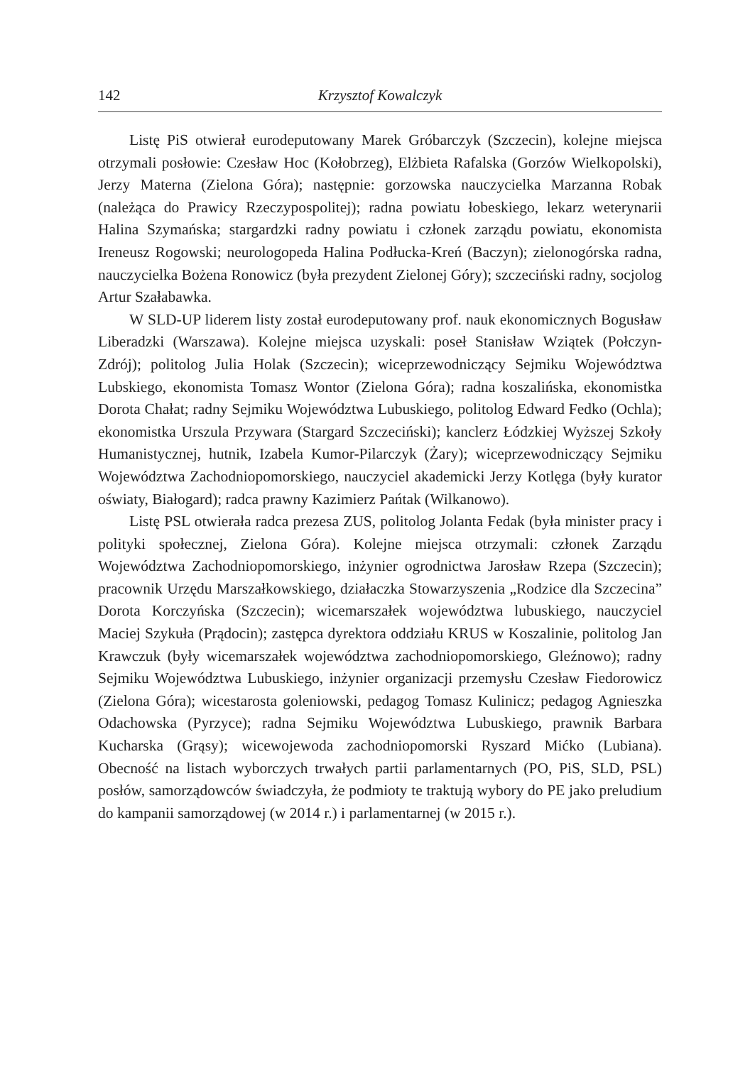142 Krzysztof Kowalczyk
Listę PiS otwierał eurodeputowany Marek Gróbarczyk (Szczecin), kolejne miejsca otrzymali posłowie: Czesław Hoc (Kołobrzeg), Elżbieta Rafalska (Gorzów Wielkopolski), Jerzy Materna (Zielona Góra); następnie: gorzowska nauczycielka Marzanna Robak (należąca do Prawicy Rzeczypospolitej); radna powiatu łobeskiego, lekarz weterynarii Halina Szymańska; stargardzki radny powiatu i członek zarządu powiatu, ekonomista Ireneusz Rogowski; neurologopeda Halina Podłucka-Kreń (Baczyn); zielonogórska radna, nauczycielka Bożena Ronowicz (była prezydent Zielonej Góry); szczeciński radny, socjolog Artur Szałabawka.
W SLD-UP liderem listy został eurodeputowany prof. nauk ekonomicznych Bogusław Liberadzki (Warszawa). Kolejne miejsca uzyskali: poseł Stanisław Wziątek (Połczyn-Zdrój); politolog Julia Holak (Szczecin); wiceprzewodniczący Sejmiku Województwa Lubskiego, ekonomista Tomasz Wontor (Zielona Góra); radna koszalińska, ekonomistka Dorota Chałat; radny Sejmiku Województwa Lubuskiego, politolog Edward Fedko (Ochla); ekonomistka Urszula Przywara (Stargard Szczeciński); kanclerz Łódzkiej Wyższej Szkoły Humanistycznej, hutnik, Izabela Kumor-Pilarczyk (Żary); wiceprzewodniczący Sejmiku Województwa Zachodniopomorskiego, nauczyciel akademicki Jerzy Kotlęga (były kurator oświaty, Białogard); radca prawny Kazimierz Pańtak (Wilkanowo).
Listę PSL otwierała radca prezesa ZUS, politolog Jolanta Fedak (była minister pracy i polityki społecznej, Zielona Góra). Kolejne miejsca otrzymali: członek Zarządu Województwa Zachodniopomorskiego, inżynier ogrodnictwa Jarosław Rzepa (Szczecin); pracownik Urzędu Marszałkowskiego, działaczka Stowarzyszenia „Rodzice dla Szczecina” Dorota Korczyńska (Szczecin); wicemarszałek województwa lubuskiego, nauczyciel Maciej Szykuła (Prądocin); zastępca dyrektora oddziału KRUS w Koszalinie, politolog Jan Krawczuk (były wicemarszałek województwa zachodniopomorskiego, Gleźnowo); radny Sejmiku Województwa Lubuskiego, inżynier organizacji przemysłu Czesław Fiedorowicz (Zielona Góra); wicestarosta goleniowski, pedagog Tomasz Kulinicz; pedagog Agnieszka Odachowska (Pyrzyce); radna Sejmiku Województwa Lubuskiego, prawnik Barbara Kucharska (Grąsy); wicewojewoda zachodniopomorski Ryszard Mićko (Lubiana). Obecność na listach wyborczych trwałych partii parlamentarnych (PO, PiS, SLD, PSL) posłów, samorządowców świadczyła, że podmioty te traktują wybory do PE jako preludium do kampanii samorządowej (w 2014 r.) i parlamentarnej (w 2015 r.).